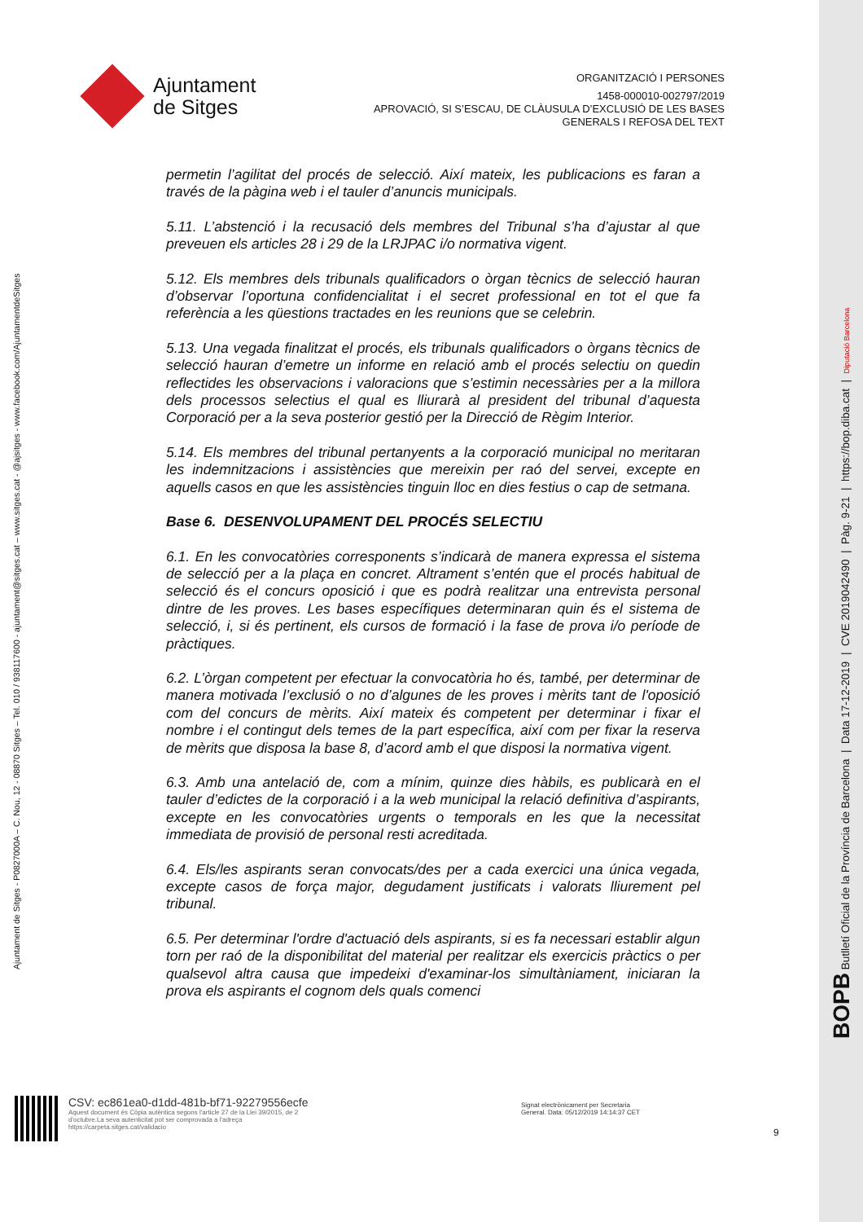Ajuntament
de Sitges
ORGANITZACIÓ I PERSONES
1458-000010-002797/2019
APROVACIÓ, SI S’ESCAU, DE CLÀUSULA D’EXCLUSIÓ DE LES BASES
GENERALS I REFOSA DEL TEXT
Ajuntament de Sitges - P0827000A – C. Nou, 12 - 08870 Sitges – Tel. 010 / 938117600 - ajuntament@sitges.cat – www.sitges.cat - @ajsitges - www.facebook.com/AjuntamentdeSitges
BOPB Butlletí Oficial de la Província de Barcelona | Data 17-12-2019 | CVE 2019042490 | Pàg. 9-21 | https://bop.diba.cat | Diputació Barcelona
permetin l’agilitat del procés de selecció. Així mateix, les publicacions es faran a través de la pàgina web i el tauler d’anuncis municipals.
5.11. L’abstenció i la recusació dels membres del Tribunal s’ha d’ajustar al que preveuen els articles 28 i 29 de la LRJPAC i/o normativa vigent.
5.12. Els membres dels tribunals qualificadors o òrgan tècnics de selecció hauran d’observar l’oportuna confidencialitat i el secret professional en tot el que fa referència a les qüestions tractades en les reunions que se celebrin.
5.13. Una vegada finalitzat el procés, els tribunals qualificadors o òrgans tècnics de selecció hauran d’emetre un informe en relació amb el procés selectiu on quedin reflectides les observacions i valoracions que s’estimin necessàries per a la millora dels processos selectius el qual es lliurarà al president del tribunal d’aquesta Corporació per a la seva posterior gestió per la Direcció de Règim Interior.
5.14. Els membres del tribunal pertanyents a la corporació municipal no meritaran les indemnitzacions i assistències que mereixin per raó del servei, excepte en aquells casos en que les assistències tinguin lloc en dies festius o cap de setmana.
Base 6. DESENVOLUPAMENT DEL PROCÉS SELECTIU
6.1. En les convocatòries corresponents s’indicarà de manera expressa el sistema de selecció per a la plaça en concret. Altrament s’entén que el procés habitual de selecció és el concurs oposició i que es podrà realitzar una entrevista personal dintre de les proves. Les bases específiques determinaran quin és el sistema de selecció, i, si és pertinent, els cursos de formació i la fase de prova i/o període de pràctiques.
6.2. L’òrgan competent per efectuar la convocatòria ho és, també, per determinar de manera motivada l’exclusió o no d’algunes de les proves i mèrits tant de l'oposició com del concurs de mèrits. Així mateix és competent per determinar i fixar el nombre i el contingut dels temes de la part específica, així com per fixar la reserva de mèrits que disposa la base 8, d’acord amb el que disposi la normativa vigent.
6.3. Amb una antelació de, com a mínim, quinze dies hàbils, es publicarà en el tauler d’edictes de la corporació i a la web municipal la relació definitiva d’aspirants, excepte en les convocatòries urgents o temporals en les que la necessitat immediata de provisió de personal resti acreditada.
6.4. Els/les aspirants seran convocats/des per a cada exercici una única vegada, excepte casos de força major, degudament justificats i valorats lliurement pel tribunal.
6.5. Per determinar l'ordre d'actuació dels aspirants, si es fa necessari establir algun torn per raó de la disponibilitat del material per realitzar els exercicis pràctics o per qualsevol altra causa que impedeixi d'examinar-los simultàniament, iniciaran la prova els aspirants el cognom dels quals comenci
CSV: ec861ea0-d1dd-481b-bf71-92279556ecfe
Aquest document és Còpia autèntica segons l'article 27 de la Llei 39/2015, de 2
d'octubre.La seva autenticitat pot ser comprovada a l'adreça
https://carpeta.sitges.cat/validacio
Signat electrònicament per Secretaria
General. Data: 05/12/2019 14:14:37 CET
9